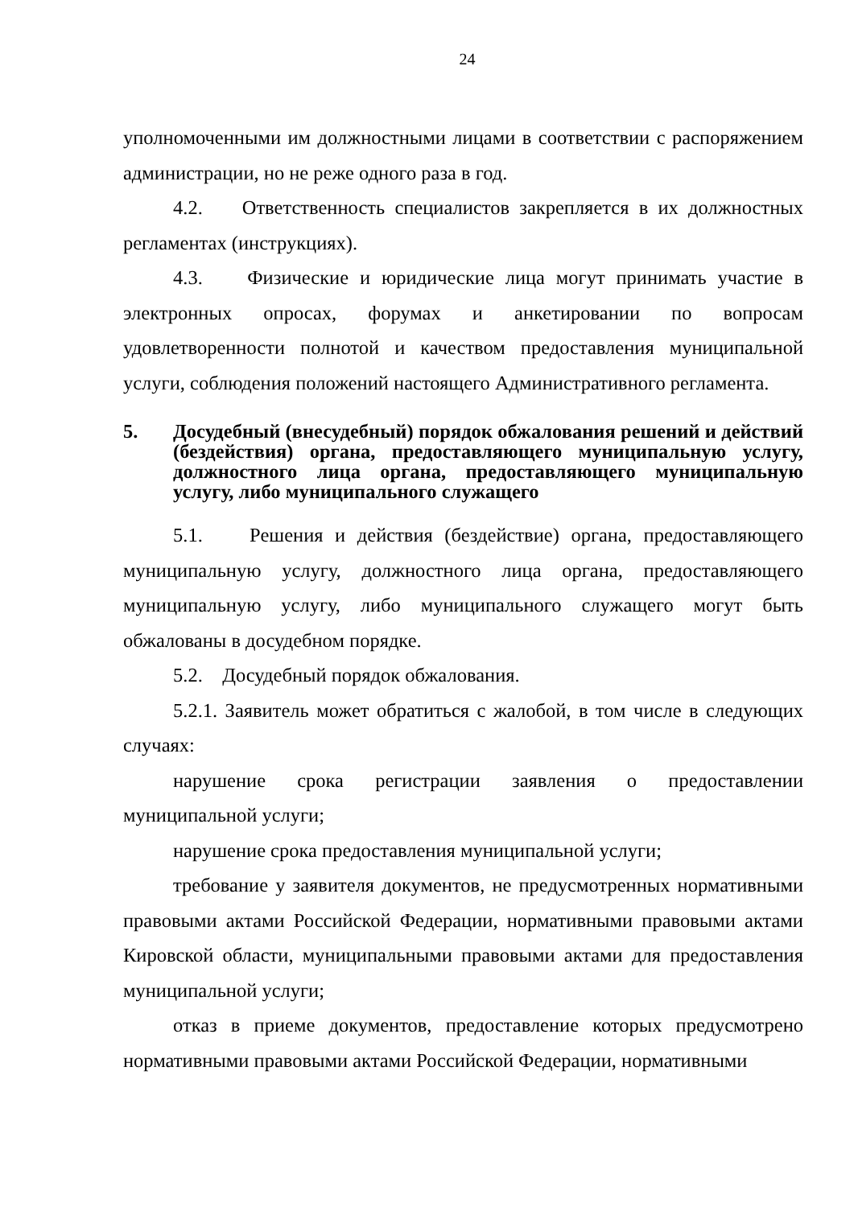24
уполномоченными им должностными лицами в соответствии с распоряжением администрации, но не реже одного раза в год.
4.2. Ответственность специалистов закрепляется в их должностных регламентах (инструкциях).
4.3. Физические и юридические лица могут принимать участие в электронных опросах, форумах и анкетировании по вопросам удовлетворенности полнотой и качеством предоставления муниципальной услуги, соблюдения положений настоящего Административного регламента.
5. Досудебный (внесудебный) порядок обжалования решений и действий (бездействия) органа, предоставляющего муниципальную услугу, должностного лица органа, предоставляющего муниципальную услугу, либо муниципального служащего
5.1. Решения и действия (бездействие) органа, предоставляющего муниципальную услугу, должностного лица органа, предоставляющего муниципальную услугу, либо муниципального служащего могут быть обжалованы в досудебном порядке.
5.2. Досудебный порядок обжалования.
5.2.1. Заявитель может обратиться с жалобой, в том числе в следующих случаях:
нарушение срока регистрации заявления о предоставлении муниципальной услуги;
нарушение срока предоставления муниципальной услуги;
требование у заявителя документов, не предусмотренных нормативными правовыми актами Российской Федерации, нормативными правовыми актами Кировской области, муниципальными правовыми актами для предоставления муниципальной услуги;
отказ в приеме документов, предоставление которых предусмотрено нормативными правовыми актами Российской Федерации, нормативными